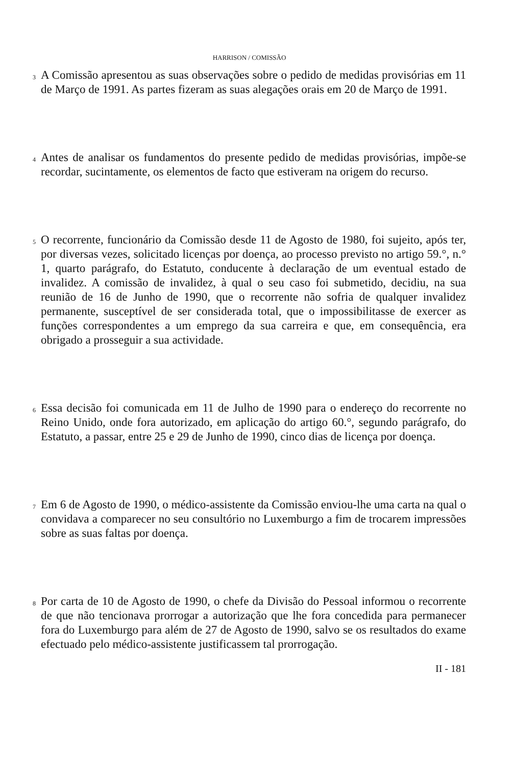HARRISON / COMISSÃO
3
A Comissão apresentou as suas observações sobre o pedido de medidas provisórias em 11 de Março de 1991. As partes fizeram as suas alegações orais em 20 de Março de 1991.
4
Antes de analisar os fundamentos do presente pedido de medidas provisórias, impõe-se recordar, sucintamente, os elementos de facto que estiveram na origem do recurso.
5
O recorrente, funcionário da Comissão desde 11 de Agosto de 1980, foi sujeito, após ter, por diversas vezes, solicitado licenças por doença, ao processo previsto no artigo 59.°, n.° 1, quarto parágrafo, do Estatuto, conducente à declaração de um eventual estado de invalidez. A comissão de invalidez, à qual o seu caso foi submetido, decidiu, na sua reunião de 16 de Junho de 1990, que o recorrente não sofria de qualquer invalidez permanente, susceptível de ser considerada total, que o impossibilitasse de exercer as funções correspondentes a um emprego da sua carreira e que, em consequência, era obrigado a prosseguir a sua actividade.
6
Essa decisão foi comunicada em 11 de Julho de 1990 para o endereço do recorrente no Reino Unido, onde fora autorizado, em aplicação do artigo 60.°, segundo parágrafo, do Estatuto, a passar, entre 25 e 29 de Junho de 1990, cinco dias de licença por doença.
7
Em 6 de Agosto de 1990, o médico-assistente da Comissão enviou-lhe uma carta na qual o convidava a comparecer no seu consultório no Luxemburgo a fim de trocarem impressões sobre as suas faltas por doença.
8
Por carta de 10 de Agosto de 1990, o chefe da Divisão do Pessoal informou o recorrente de que não tencionava prorrogar a autorização que lhe fora concedida para permanecer fora do Luxemburgo para além de 27 de Agosto de 1990, salvo se os resultados do exame efectuado pelo médico-assistente justificassem tal prorrogação.
II - 181